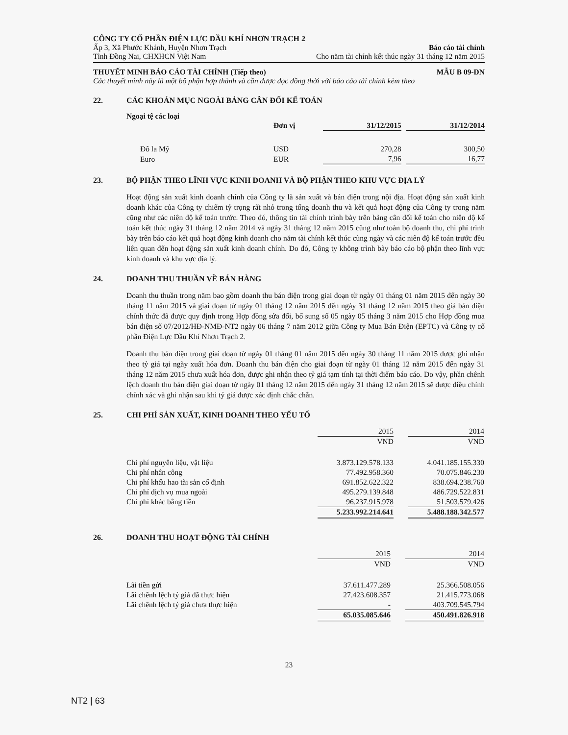CÔNG TY CỔ PHẦN ĐIỆN LỰC DẦU KHÍ NHƠN TRẠCH 2
Ấp 3, Xã Phước Khánh, Huyện Nhơn Trạch Báo cáo tài chính
Tỉnh Đồng Nai, CHXHCN Việt Nam Cho năm tài chính kết thúc ngày 31 tháng 12 năm 2015
THUYẾT MINH BÁO CÁO TÀI CHÍNH (Tiếp theo) MẪU B 09-DN
Các thuyết minh này là một bộ phận hợp thành và cần được đọc đồng thời với báo cáo tài chính kèm theo
22. CÁC KHOẢN MỤC NGOÀI BẢNG CÂN ĐỐI KẾ TOÁN
Ngoại tệ các loại
| | Đơn vị | 31/12/2015 | | 31/12/2014 |
| --- | --- | --- | --- | --- |
| Đô la Mỹ | USD | 270,28 | | 300,50 |
| Euro | EUR | 7,96 | | 16,77 |
23. BỘ PHẬN THEO LĨNH VỰC KINH DOANH VÀ BỘ PHẬN THEO KHU VỰC ĐỊA LÝ
Hoạt động sản xuất kinh doanh chính của Công ty là sản xuất và bán điện trong nội địa. Hoạt động sản xuất kinh doanh khác của Công ty chiếm tỷ trọng rất nhỏ trong tổng doanh thu và kết quả hoạt động của Công ty trong năm cũng như các niên độ kế toán trước. Theo đó, thông tin tài chính trình bày trên bảng cân đối kế toán cho niên độ kế toán kết thúc ngày 31 tháng 12 năm 2014 và ngày 31 tháng 12 năm 2015 cũng như toàn bộ doanh thu, chi phí trình bày trên báo cáo kết quả hoạt động kinh doanh cho năm tài chính kết thúc cùng ngày và các niên độ kế toán trước đều liên quan đến hoạt động sản xuất kinh doanh chính. Do đó, Công ty không trình bày báo cáo bộ phận theo lĩnh vực kinh doanh và khu vực địa lý.
24. DOANH THU THUẦN VỀ BÁN HÀNG
Doanh thu thuần trong năm bao gồm doanh thu bán điện trong giai đoạn từ ngày 01 tháng 01 năm 2015 đến ngày 30 tháng 11 năm 2015 và giai đoạn từ ngày 01 tháng 12 năm 2015 đến ngày 31 tháng 12 năm 2015 theo giá bán điện chính thức đã được quy định trong Hợp đồng sửa đổi, bổ sung số 05 ngày 05 tháng 3 năm 2015 cho Hợp đồng mua bán điện số 07/2012/HĐ-NMĐ-NT2 ngày 06 tháng 7 năm 2012 giữa Công ty Mua Bán Điện (EPTC) và Công ty cổ phần Điện Lực Dầu Khí Nhơn Trạch 2.
Doanh thu bán điện trong giai đoạn từ ngày 01 tháng 01 năm 2015 đến ngày 30 tháng 11 năm 2015 được ghi nhận theo tỷ giá tại ngày xuất hóa đơn. Doanh thu bán điện cho giai đoạn từ ngày 01 tháng 12 năm 2015 đến ngày 31 tháng 12 năm 2015 chưa xuất hóa đơn, được ghi nhận theo tỷ giá tạm tính tại thời điểm báo cáo. Do vậy, phần chênh lệch doanh thu bán điện giai đoạn từ ngày 01 tháng 12 năm 2015 đến ngày 31 tháng 12 năm 2015 sẽ được điều chỉnh chính xác và ghi nhận sau khi tỷ giá được xác định chắc chắn.
25. CHI PHÍ SẢN XUẤT, KINH DOANH THEO YẾU TỐ
| | 2015 | | 2014 |
| | VND | | VND |
| Chi phí nguyên liệu, vật liệu | 3.873.129.578.133 | | 4.041.185.155.330 |
| Chi phí nhân công | 77.492.958.360 | | 70.075.846.230 |
| Chi phí khấu hao tài sản cố định | 691.852.622.322 | | 838.694.238.760 |
| Chi phí dịch vụ mua ngoài | 495.279.139.848 | | 486.729.522.831 |
| Chi phí khác bằng tiền | 96.237.915.978 | | 51.503.579.426 |
| | 5.233.992.214.641 | | 5.488.188.342.577 |
26. DOANH THU HOẠT ĐỘNG TÀI CHÍNH
| | 2015 | | 2014 |
| | VND | | VND |
| Lãi tiền gửi | 37.611.477.289 | | 25.366.508.056 |
| Lãi chênh lệch tỷ giá đã thực hiện | 27.423.608.357 | | 21.415.773.068 |
| Lãi chênh lệch tỷ giá chưa thực hiện | - | | 403.709.545.794 |
| | 65.035.085.646 | | 450.491.826.918 |
23
NT2 | 63